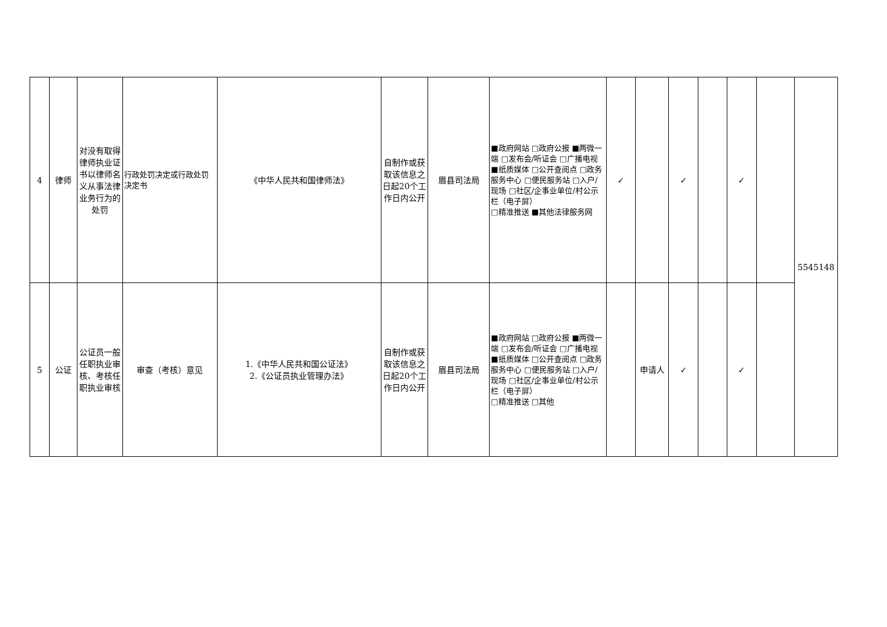| 4 | 律师 | 对没有取得律师执业证书以律师名义从事法律业务行为的处罚 | 行政处罚决定或行政处罚决定书 | 《中华人民共和国律师法》 | 自制作或获取该信息之日起20个工作日内公开 | 眉县司法局 | ■政府网站 □政府公报 ■两微一端 □发布会/听证会 □广播电视 ■纸质媒体 □公开查阅点 □政务服务中心 □便民服务站 □入户/现场 □社区/企事业单位/村公示栏（电子屏） □精准推送 ■其他法律服务网 | ✓ | | ✓ | | ✓ | | 5545148 |
| 5 | 公证 | 公证员一般任职执业审核、考核任职执业审核 | 审查（考核）意见 | 1.《中华人民共和国公证法》 2.《公证员执业管理办法》 | 自制作或获取该信息之日起20个工作日内公开 | 眉县司法局 | ■政府网站 □政府公报 ■两微一端 □发布会/听证会 □广播电视 ■纸质媒体 □公开查阅点 □政务服务中心 □便民服务站 □入户/现场 □社区/企事业单位/村公示栏（电子屏） □精准推送 □其他 | | 申请人 | ✓ | | ✓ | | |